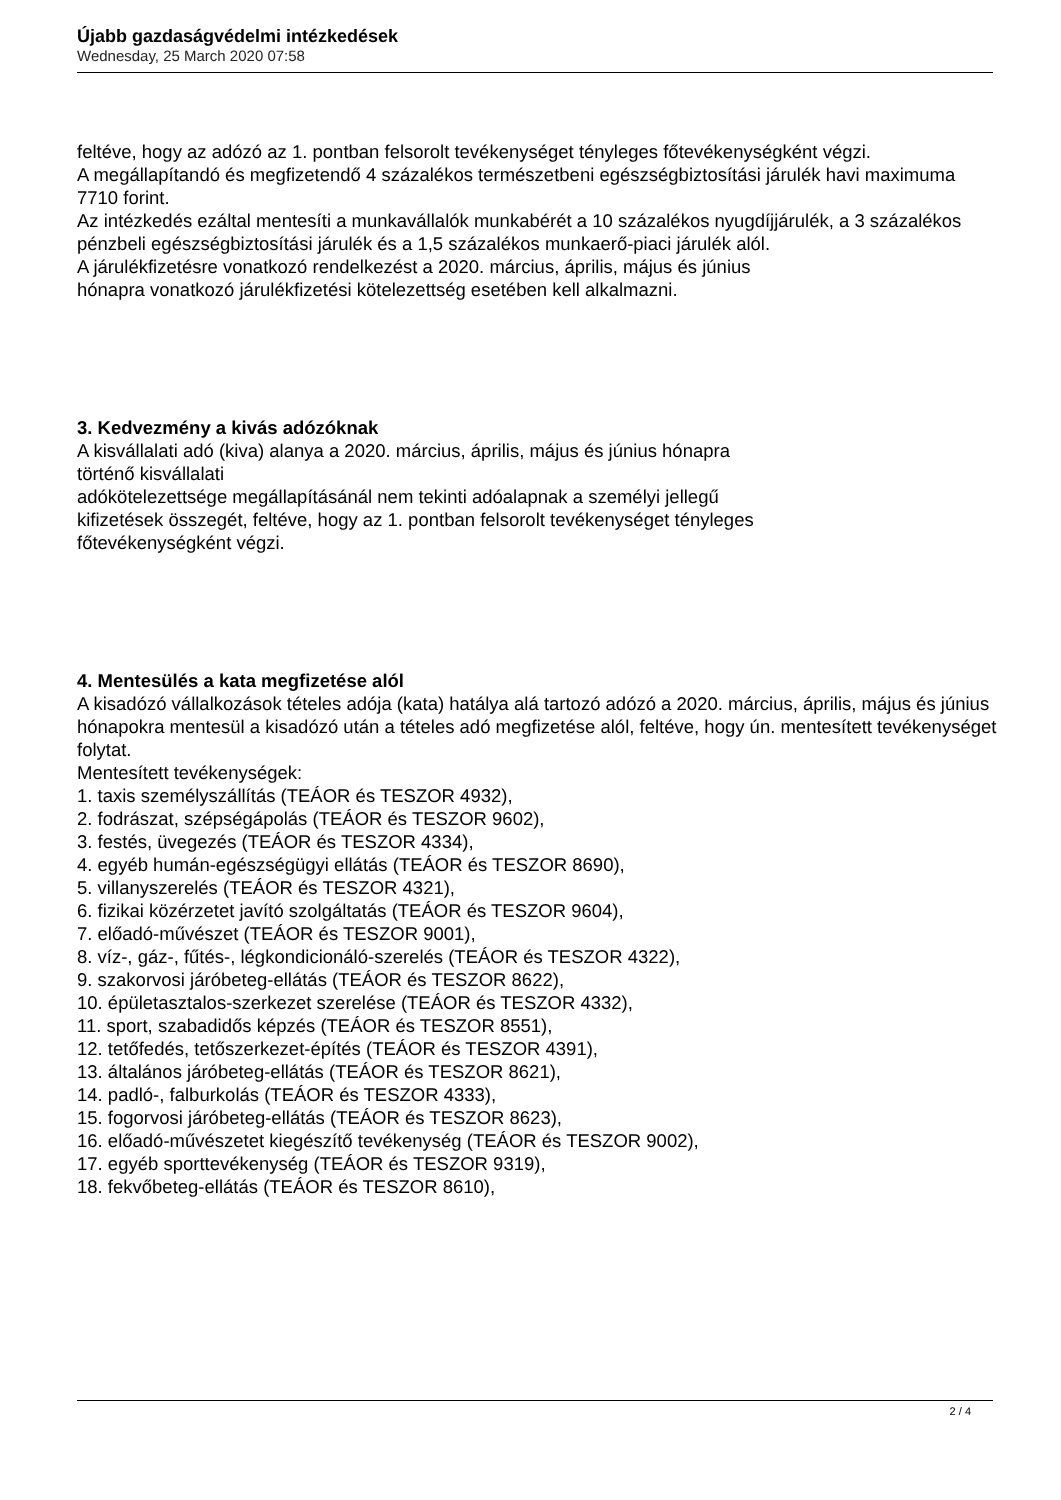Újabb gazdaságvédelmi intézkedések
Wednesday, 25 March 2020 07:58
feltéve, hogy az adózó az 1. pontban felsorolt tevékenységet tényleges főtevékenységként végzi.
A megállapítandó és megfizetendő 4 százalékos természetbeni egészségbiztosítási járulék havi maximuma 7710 forint.
Az intézkedés ezáltal mentesíti a munkavállalók munkabérét a 10 százalékos nyugdíjjárulék, a 3 százalékos pénzbeli egészségbiztosítási járulék és a 1,5 százalékos munkaerő-piaci járulék alól.
A járulékfizetésre vonatkozó rendelkezést a 2020. március, április, május és június
hónapra vonatkozó járulékfizetési kötelezettség esetében kell alkalmazni.
3. Kedvezmény a kivás adózóknak
A kisvállalati adó (kiva) alanya a 2020. március, április, május és június hónapra
történő kisvállalati
adókötelezettsége megállapításánál nem tekinti adóalapnak a személyi jellegű
kifizetések összegét, feltéve, hogy az 1. pontban felsorolt tevékenységet tényleges
főtevékenységként végzi.
4. Mentesülés a kata megfizetése alól
A kisadózó vállalkozások tételes adója (kata) hatálya alá tartozó adózó a 2020. március, április, május és június hónapokra mentesül a kisadózó után a tételes adó megfizetése alól, feltéve, hogy ún. mentesített tevékenységet folytat.
Mentesített tevékenységek:
1. taxis személyszállítás (TEÁOR és TESZOR 4932),
2. fodrászat, szépségápolás (TEÁOR és TESZOR 9602),
3. festés, üvegezés (TEÁOR és TESZOR 4334),
4. egyéb humán-egészségügyi ellátás (TEÁOR és TESZOR 8690),
5. villanyszerelés (TEÁOR és TESZOR 4321),
6. fizikai közérzetet javító szolgáltatás (TEÁOR és TESZOR 9604),
7. előadó-művészet (TEÁOR és TESZOR 9001),
8. víz-, gáz-, fűtés-, légkondicionáló-szerelés (TEÁOR és TESZOR 4322),
9. szakorvosi járóbeteg-ellátás (TEÁOR és TESZOR 8622),
10. épületasztalos-szerkezet szerelése (TEÁOR és TESZOR 4332),
11. sport, szabadidős képzés (TEÁOR és TESZOR 8551),
12. tetőfedés, tetőszerkezet-építés (TEÁOR és TESZOR 4391),
13. általános járóbeteg-ellátás (TEÁOR és TESZOR 8621),
14. padló-, falburkolás (TEÁOR és TESZOR 4333),
15. fogorvosi járóbeteg-ellátás (TEÁOR és TESZOR 8623),
16. előadó-művészetet kiegészítő tevékenység (TEÁOR és TESZOR 9002),
17. egyéb sporttevékenység (TEÁOR és TESZOR 9319),
18. fekvőbeteg-ellátás (TEÁOR és TESZOR 8610),
2 / 4